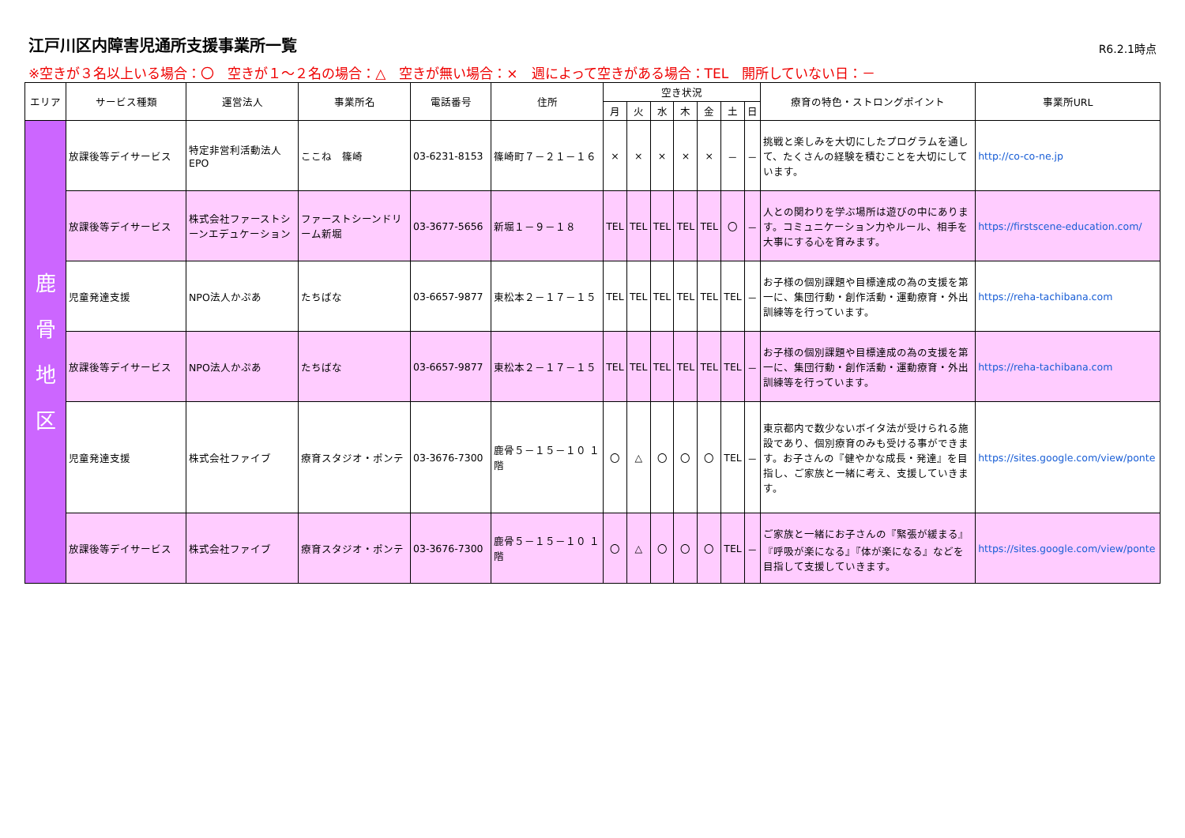江戸川区内障害児通所支援事業所一覧
R6.2.1時点
※空きが３名以上いる場合：〇　空きが１～２名の場合：△　空きが無い場合：×　週によって空きがある場合：TEL　開所していない日：－
| エリア | サービス種類 | 運営法人 | 事業所名 | 電話番号 | 住所 | 空き状況 | | | | | | | 療育の特色・ストロングポイント | 事業所URL |
| --- | --- | --- | --- | --- | --- | --- | --- | --- | --- | --- | --- | --- | --- | --- |
| | | | | | | 月 | 火 | 水 | 木 | 金 | 土 | 日 | | |
| 鹿 骨 地 区 | 放課後等デイサービス | 特定非営利活動法人EPO | ここね 篠崎 | 03-6231-8153 | 篠崎町７－２１－１６ | × | × | × | × | × | － | － | 挑戦と楽しみを大切にしたプログラムを通して、たくさんの経験を積むことを大切にしています。 | http://co-co-ne.jp |
| | 放課後等デイサービス | 株式会社ファーストシーンエデュケーション | ファーストシーンドリーム新堀 | 03-3677-5656 | 新堀１－９－１８ | TEL | TEL | TEL | TEL | TEL | 〇 | － | 人との関わりを学ぶ場所は遊びの中にあります。コミュニケーション力やルール、相手を大事にする心を育みます。 | https://firstscene-education.com/ |
| | 児童発達支援 | NPO法人かぷあ | たちばな | 03-6657-9877 | 東松本２－１７－１５ | TEL | TEL | TEL | TEL | TEL | TEL | － | お子様の個別課題や目標達成の為の支援を第一に、集団行動・創作活動・運動療育・外出訓練等を行っています。 | https://reha-tachibana.com |
| | 放課後等デイサービス | NPO法人かぷあ | たちばな | 03-6657-9877 | 東松本２－１７－１５ | TEL | TEL | TEL | TEL | TEL | TEL | － | お子様の個別課題や目標達成の為の支援を第一に、集団行動・創作活動・運動療育・外出訓練等を行っています。 | https://reha-tachibana.com |
| | 児童発達支援 | 株式会社ファイブ | 療育スタジオ・ポンテ | 03-3676-7300 | 鹿骨５－１５－１０ １階 | 〇 | △ | 〇 | 〇 | 〇 | TEL | － | 東京都内で数少ないボイタ法が受けられる施設であり、個別療育のみも受ける事ができます。お子さんの『健やかな成長・発達』を目指し、ご家族と一緒に考え、支援していきます。 | https://sites.google.com/view/ponte |
| | 放課後等デイサービス | 株式会社ファイブ | 療育スタジオ・ポンテ | 03-3676-7300 | 鹿骨５－１５－１０ １階 | 〇 | △ | 〇 | 〇 | 〇 | TEL | － | ご家族と一緒にお子さんの『緊張が緩まる』『呼吸が楽になる』『体が楽になる』などを目指して支援していきます。 | https://sites.google.com/view/ponte |